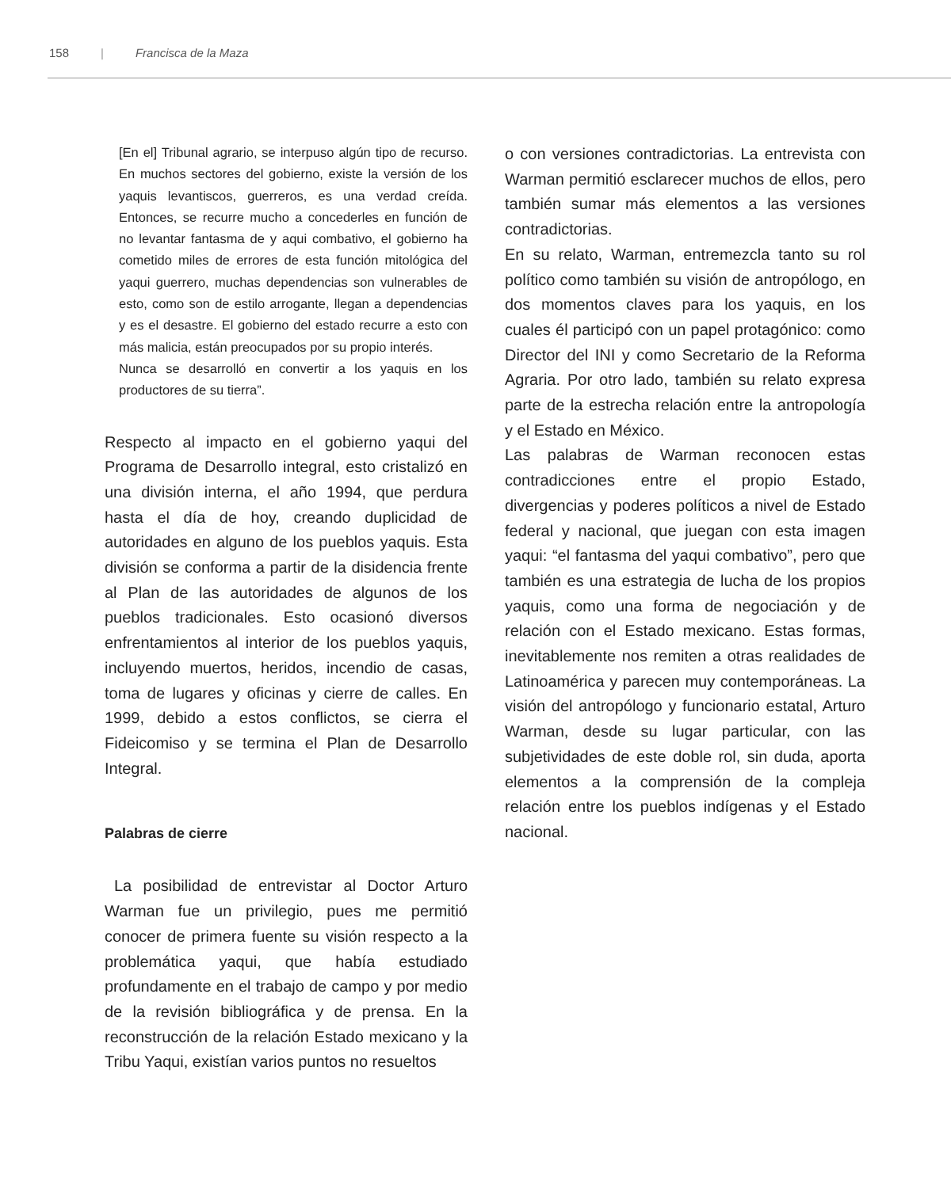158 | Francisca de la Maza
[En el] Tribunal agrario, se interpuso algún tipo de recurso. En muchos sectores del gobierno, existe la versión de los yaquis levantiscos, guerreros, es una verdad creída. Entonces, se recurre mucho a concederles en función de no levantar fantasma de y aqui combativo, el gobierno ha cometido miles de errores de esta función mitológica del yaqui guerrero, muchas dependencias son vulnerables de esto, como son de estilo arrogante, llegan a dependencias y es el desastre. El gobierno del estado recurre a esto con más malicia, están preocupados por su propio interés.
Nunca se desarrolló en convertir a los yaquis en los productores de su tierra”.
Respecto al impacto en el gobierno yaqui del Programa de Desarrollo integral, esto cristalizó en una división interna, el año 1994, que perdura hasta el día de hoy, creando duplicidad de autoridades en alguno de los pueblos yaquis. Esta división se conforma a partir de la disidencia frente al Plan de las autoridades de algunos de los pueblos tradicionales. Esto ocasionó diversos enfrentamientos al interior de los pueblos yaquis, incluyendo muertos, heridos, incendio de casas, toma de lugares y oficinas y cierre de calles. En 1999, debido a estos conflictos, se cierra el Fideicomiso y se termina el Plan de Desarrollo Integral.
Palabras de cierre
La posibilidad de entrevistar al Doctor Arturo Warman fue un privilegio, pues me permitió conocer de primera fuente su visión respecto a la problemática yaqui, que había estudiado profundamente en el trabajo de campo y por medio de la revisión bibliográfica y de prensa. En la reconstrucción de la relación Estado mexicano y la Tribu Yaqui, existían varios puntos no resueltos
o con versiones contradictorias. La entrevista con Warman permitió esclarecer muchos de ellos, pero también sumar más elementos a las versiones contradictorias.
En su relato, Warman, entremezcla tanto su rol político como también su visión de antropólogo, en dos momentos claves para los yaquis, en los cuales él participó con un papel protagónico: como Director del INI y como Secretario de la Reforma Agraria. Por otro lado, también su relato expresa parte de la estrecha relación entre la antropología y el Estado en México.
Las palabras de Warman reconocen estas contradicciones entre el propio Estado, divergencias y poderes políticos a nivel de Estado federal y nacional, que juegan con esta imagen yaqui: “el fantasma del yaqui combativo”, pero que también es una estrategia de lucha de los propios yaquis, como una forma de negociación y de relación con el Estado mexicano. Estas formas, inevitablemente nos remiten a otras realidades de Latinoamérica y parecen muy contemporáneas. La visión del antropólogo y funcionario estatal, Arturo Warman, desde su lugar particular, con las subjetividades de este doble rol, sin duda, aporta elementos a la comprensión de la compleja relación entre los pueblos indígenas y el Estado nacional.